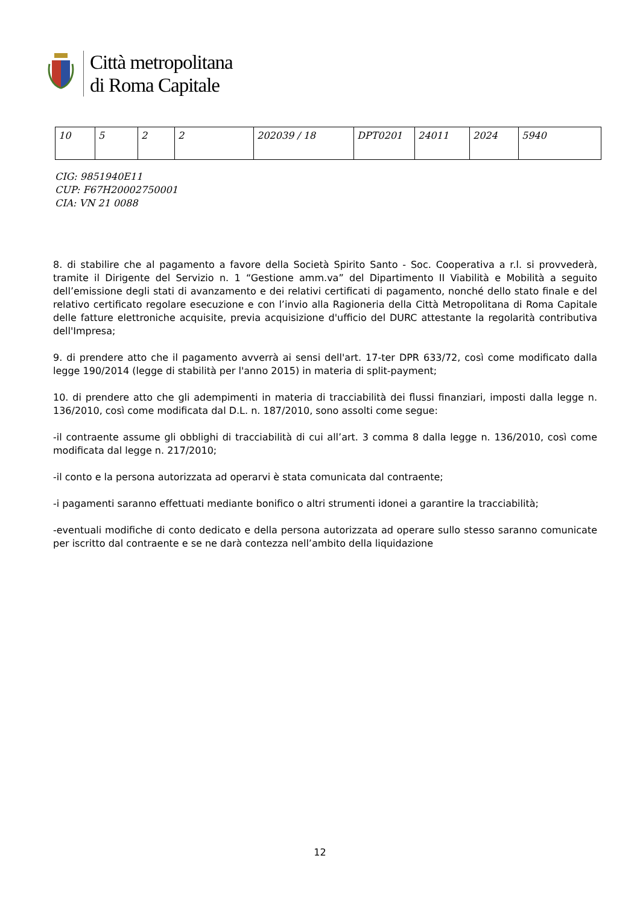Città metropolitana
di Roma Capitale
| 10 | 5 | 2 | 2 | 202039 / 18 | DPT0201 | 24011 | 2024 | 5940 |
CIG: 9851940E11
CUP: F67H20002750001
CIA: VN 21 0088
8. di stabilire che al pagamento a favore della Società Spirito Santo - Soc. Cooperativa a r.l. si provvederà, tramite il Dirigente del Servizio n. 1 “Gestione amm.va” del Dipartimento II Viabilità e Mobilità a seguito dell’emissione degli stati di avanzamento e dei relativi certificati di pagamento, nonché dello stato finale e del relativo certificato regolare esecuzione e con l’invio alla Ragioneria della Città Metropolitana di Roma Capitale delle fatture elettroniche acquisite, previa acquisizione d'ufficio del DURC attestante la regolarità contributiva dell'Impresa;
9. di prendere atto che il pagamento avverrà ai sensi dell'art. 17-ter DPR 633/72, così come modificato dalla legge 190/2014 (legge di stabilità per l'anno 2015) in materia di split-payment;
10. di prendere atto che gli adempimenti in materia di tracciabilità dei flussi finanziari, imposti dalla legge n. 136/2010, così come modificata dal D.L. n. 187/2010, sono assolti come segue:
-il contraente assume gli obblighi di tracciabilità di cui all’art. 3 comma 8 dalla legge n. 136/2010, così come modificata dal legge n. 217/2010;
-il conto e la persona autorizzata ad operarvi è stata comunicata dal contraente;
-i pagamenti saranno effettuati mediante bonifico o altri strumenti idonei a garantire la tracciabilità;
-eventuali modifiche di conto dedicato e della persona autorizzata ad operare sullo stesso saranno comunicate per iscritto dal contraente e se ne darà contezza nell’ambito della liquidazione
12